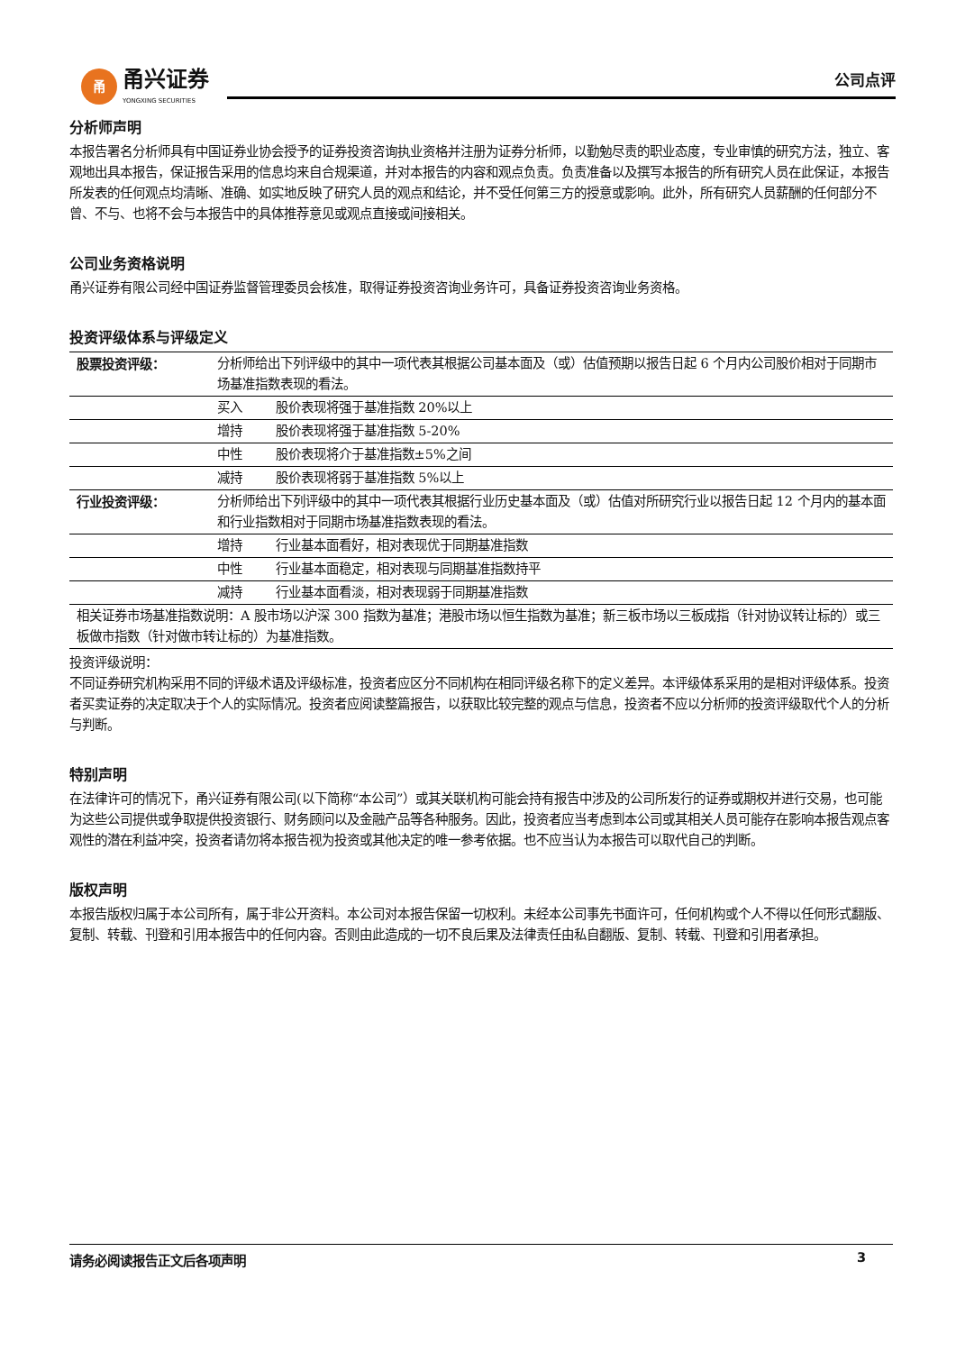甬
甬兴证券
YONGXING SECURITIES
公司点评
分析师声明
本报告署名分析师具有中国证券业协会授予的证券投资咨询执业资格并注册为证券分析师，以勤勉尽责的职业态度，专业审慎的研究方法，独立、客观地出具本报告，保证报告采用的信息均来自合规渠道，并对本报告的内容和观点负责。负责准备以及撰写本报告的所有研究人员在此保证，本报告所发表的任何观点均清晰、准确、如实地反映了研究人员的观点和结论，并不受任何第三方的授意或影响。此外，所有研究人员薪酬的任何部分不曾、不与、也将不会与本报告中的具体推荐意见或观点直接或间接相关。
公司业务资格说明
甬兴证券有限公司经中国证券监督管理委员会核准，取得证券投资咨询业务许可，具备证券投资咨询业务资格。
投资评级体系与评级定义
| 股票投资评级： | 分析师给出下列评级中的其中一项代表其根据公司基本面及（或）估值预期以报告日起 6 个月内公司股价相对于同期市场基准指数表现的看法。 |
| | 买入 股价表现将强于基准指数 20%以上 |
| | 增持 股价表现将强于基准指数 5-20% |
| | 中性 股价表现将介于基准指数±5%之间 |
| | 减持 股价表现将弱于基准指数 5%以上 |
| 行业投资评级： | 分析师给出下列评级中的其中一项代表其根据行业历史基本面及（或）估值对所研究行业以报告日起 12 个月内的基本面和行业指数相对于同期市场基准指数表现的看法。 |
| | 增持 行业基本面看好，相对表现优于同期基准指数 |
| | 中性 行业基本面稳定，相对表现与同期基准指数持平 |
| | 减持 行业基本面看淡，相对表现弱于同期基准指数 |
| 相关证券市场基准指数说明：A 股市场以沪深 300 指数为基准；港股市场以恒生指数为基准；新三板市场以三板成指（针对协议转让标的）或三板做市指数（针对做市转让标的）为基准指数。 | |
投资评级说明：
不同证券研究机构采用不同的评级术语及评级标准，投资者应区分不同机构在相同评级名称下的定义差异。本评级体系采用的是相对评级体系。投资者买卖证券的决定取决于个人的实际情况。投资者应阅读整篇报告，以获取比较完整的观点与信息，投资者不应以分析师的投资评级取代个人的分析与判断。
特别声明
在法律许可的情况下，甬兴证券有限公司(以下简称“本公司”）或其关联机构可能会持有报告中涉及的公司所发行的证券或期权并进行交易，也可能为这些公司提供或争取提供投资银行、财务顾问以及金融产品等各种服务。因此，投资者应当考虑到本公司或其相关人员可能存在影响本报告观点客观性的潜在利益冲突，投资者请勿将本报告视为投资或其他决定的唯一参考依据。也不应当认为本报告可以取代自己的判断。
版权声明
本报告版权归属于本公司所有，属于非公开资料。本公司对本报告保留一切权利。未经本公司事先书面许可，任何机构或个人不得以任何形式翻版、复制、转载、刊登和引用本报告中的任何内容。否则由此造成的一切不良后果及法律责任由私自翻版、复制、转载、刊登和引用者承担。
请务必阅读报告正文后各项声明 3